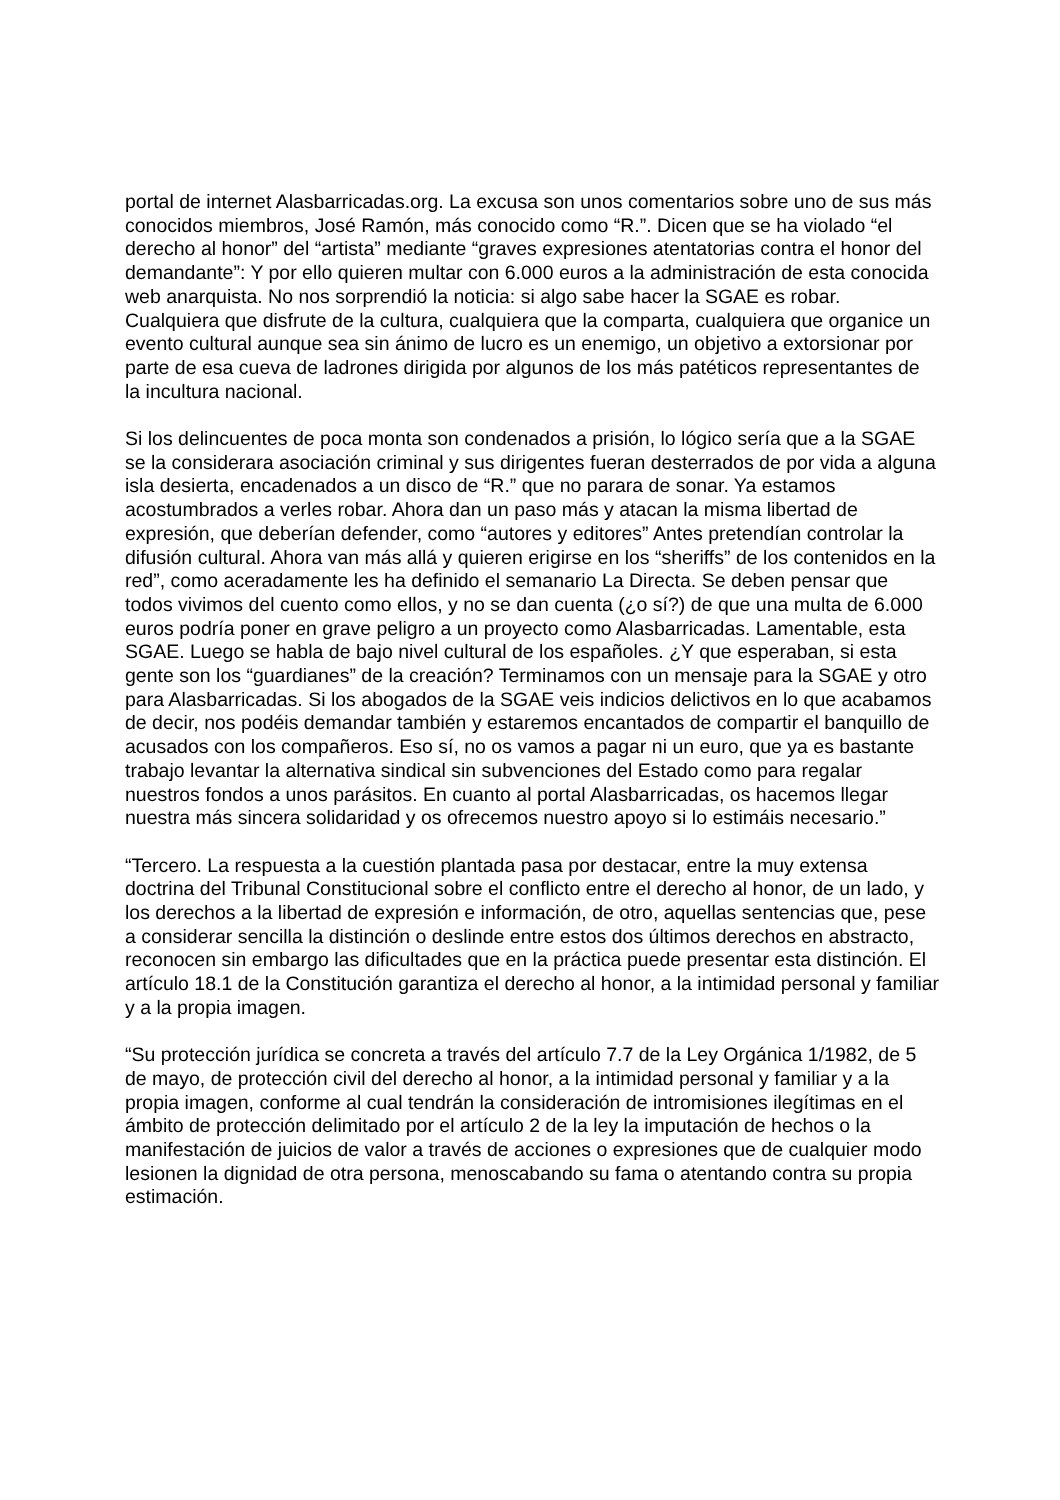portal de internet Alasbarricadas.org. La excusa son unos comentarios sobre uno de sus más conocidos miembros, José Ramón, más conocido como “R.”. Dicen que se ha violado “el derecho al honor” del “artista” mediante “graves expresiones atentatorias contra el honor del demandante”: Y por ello quieren multar con 6.000 euros a la administración de esta conocida web anarquista. No nos sorprendió la noticia: si algo sabe hacer la SGAE es robar. Cualquiera que disfrute de la cultura, cualquiera que la comparta, cualquiera que organice un evento cultural aunque sea sin ánimo de lucro es un enemigo, un objetivo a extorsionar por parte de esa cueva de ladrones dirigida por algunos de los más patéticos representantes de la incultura nacional.
Si los delincuentes de poca monta son condenados a prisión, lo lógico sería que a la SGAE se la considerara asociación criminal y sus dirigentes fueran desterrados de por vida a alguna isla desierta, encadenados a un disco de “R.” que no parara de sonar. Ya estamos acostumbrados a verles robar. Ahora dan un paso más y atacan la misma libertad de expresión, que deberían defender, como “autores y editores” Antes pretendían controlar la difusión cultural. Ahora van más allá y quieren erigirse en los “sheriffs” de los contenidos en la red”, como aceradamente les ha definido el semanario La Directa. Se deben pensar que todos vivimos del cuento como ellos, y no se dan cuenta (¿o sí?) de que una multa de 6.000 euros podría poner en grave peligro a un proyecto como Alasbarricadas. Lamentable, esta SGAE. Luego se habla de bajo nivel cultural de los españoles. ¿Y que esperaban, si esta gente son los “guardianes” de la creación? Terminamos con un mensaje para la SGAE y otro para Alasbarricadas. Si los abogados de la SGAE veis indicios delictivos en lo que acabamos de decir, nos podéis demandar también y estaremos encantados de compartir el banquillo de acusados con los compañeros. Eso sí, no os vamos a pagar ni un euro, que ya es bastante trabajo levantar la alternativa sindical sin subvenciones del Estado como para regalar nuestros fondos a unos parásitos. En cuanto al portal Alasbarricadas, os hacemos llegar nuestra más sincera solidaridad y os ofrecemos nuestro apoyo si lo estimáis necesario.”
“Tercero. La respuesta a la cuestión plantada pasa por destacar, entre la muy extensa doctrina del Tribunal Constitucional sobre el conflicto entre el derecho al honor, de un lado, y los derechos a la libertad de expresión e información, de otro, aquellas sentencias que, pese a considerar sencilla la distinción o deslinde entre estos dos últimos derechos en abstracto, reconocen sin embargo las dificultades que en la práctica puede presentar esta distinción. El artículo 18.1 de la Constitución garantiza el derecho al honor, a la intimidad personal y familiar y a la propia imagen.
“Su protección jurídica se concreta a través del artículo 7.7 de la Ley Orgánica 1/1982, de 5 de mayo, de protección civil del derecho al honor, a la intimidad personal y familiar y a la propia imagen, conforme al cual tendrán la consideración de intromisiones ilegítimas en el ámbito de protección delimitado por el artículo 2 de la ley la imputación de hechos o la manifestación de juicios de valor a través de acciones o expresiones que de cualquier modo lesionen la dignidad de otra persona, menoscabando su fama o atentando contra su propia estimación.